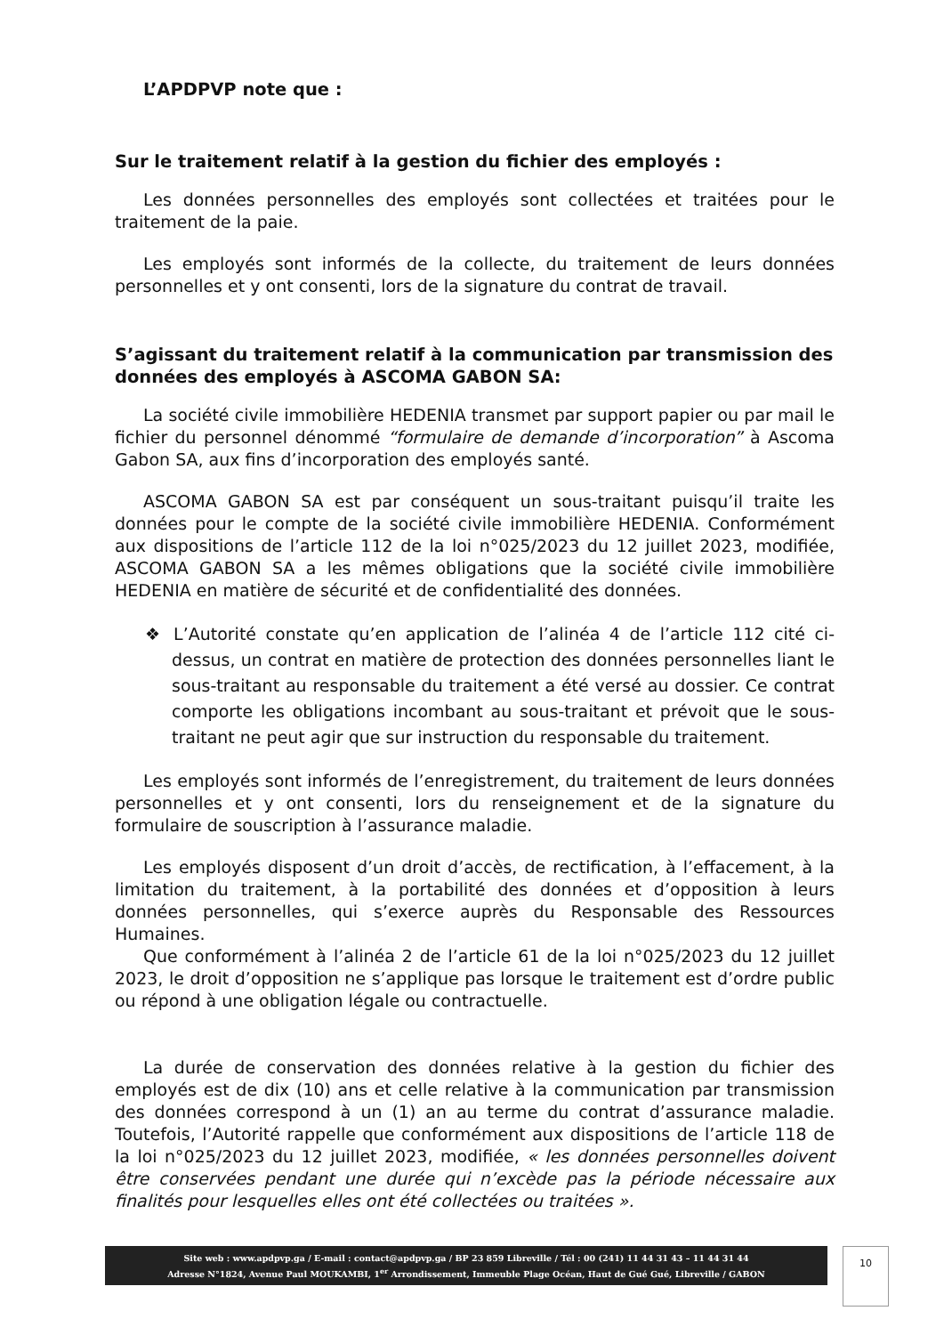L’APDPVP note que :
Sur le traitement relatif à la gestion du fichier des employés :
Les données personnelles des employés sont collectées et traitées pour le traitement de la paie.
Les employés sont informés de la collecte, du traitement de leurs données personnelles et y ont consenti, lors de la signature du contrat de travail.
S’agissant du traitement relatif à la communication par transmission des données des employés à ASCOMA GABON SA:
La société civile immobilière HEDENIA transmet par support papier ou par mail le fichier du personnel dénommé “formulaire de demande d’incorporation” à Ascoma Gabon SA, aux fins d’incorporation des employés santé.
ASCOMA GABON SA est par conséquent un sous-traitant puisqu’il traite les données pour le compte de la société civile immobilière HEDENIA. Conformément aux dispositions de l’article 112 de la loi n°025/2023 du 12 juillet 2023, modifiée, ASCOMA GABON SA a les mêmes obligations que la société civile immobilière HEDENIA en matière de sécurité et de confidentialité des données.
❖ L’Autorité constate qu’en application de l’alinéa 4 de l’article 112 cité ci-dessus, un contrat en matière de protection des données personnelles liant le sous-traitant au responsable du traitement a été versé au dossier. Ce contrat comporte les obligations incombant au sous-traitant et prévoit que le sous-traitant ne peut agir que sur instruction du responsable du traitement.
Les employés sont informés de l’enregistrement, du traitement de leurs données personnelles et y ont consenti, lors du renseignement et de la signature du formulaire de souscription à l’assurance maladie.
Les employés disposent d’un droit d’accès, de rectification, à l’effacement, à la limitation du traitement, à la portabilité des données et d’opposition à leurs données personnelles, qui s’exerce auprès du Responsable des Ressources Humaines.
Que conformément à l’alinéa 2 de l’article 61 de la loi n°025/2023 du 12 juillet 2023, le droit d’opposition ne s’applique pas lorsque le traitement est d’ordre public ou répond à une obligation légale ou contractuelle.
La durée de conservation des données relative à la gestion du fichier des employés est de dix (10) ans et celle relative à la communication par transmission des données correspond à un (1) an au terme du contrat d’assurance maladie. Toutefois, l’Autorité rappelle que conformément aux dispositions de l’article 118 de la loi n°025/2023 du 12 juillet 2023, modifiée, « les données personnelles doivent être conservées pendant une durée qui n’excède pas la période nécessaire aux finalités pour lesquelles elles ont été collectées ou traitées ».
Site web : www.apdpvp.ga / E-mail : contact@apdpvp.ga / BP 23 859 Libreville / Tél : 00 (241) 11 44 31 43 – 11 44 31 44
Adresse N°1824, Avenue Paul MOUKAMBI, 1<sup>er</sup> Arrondissement, Immeuble Plage Océan, Haut de Gué Gué, Libreville / GABON
10